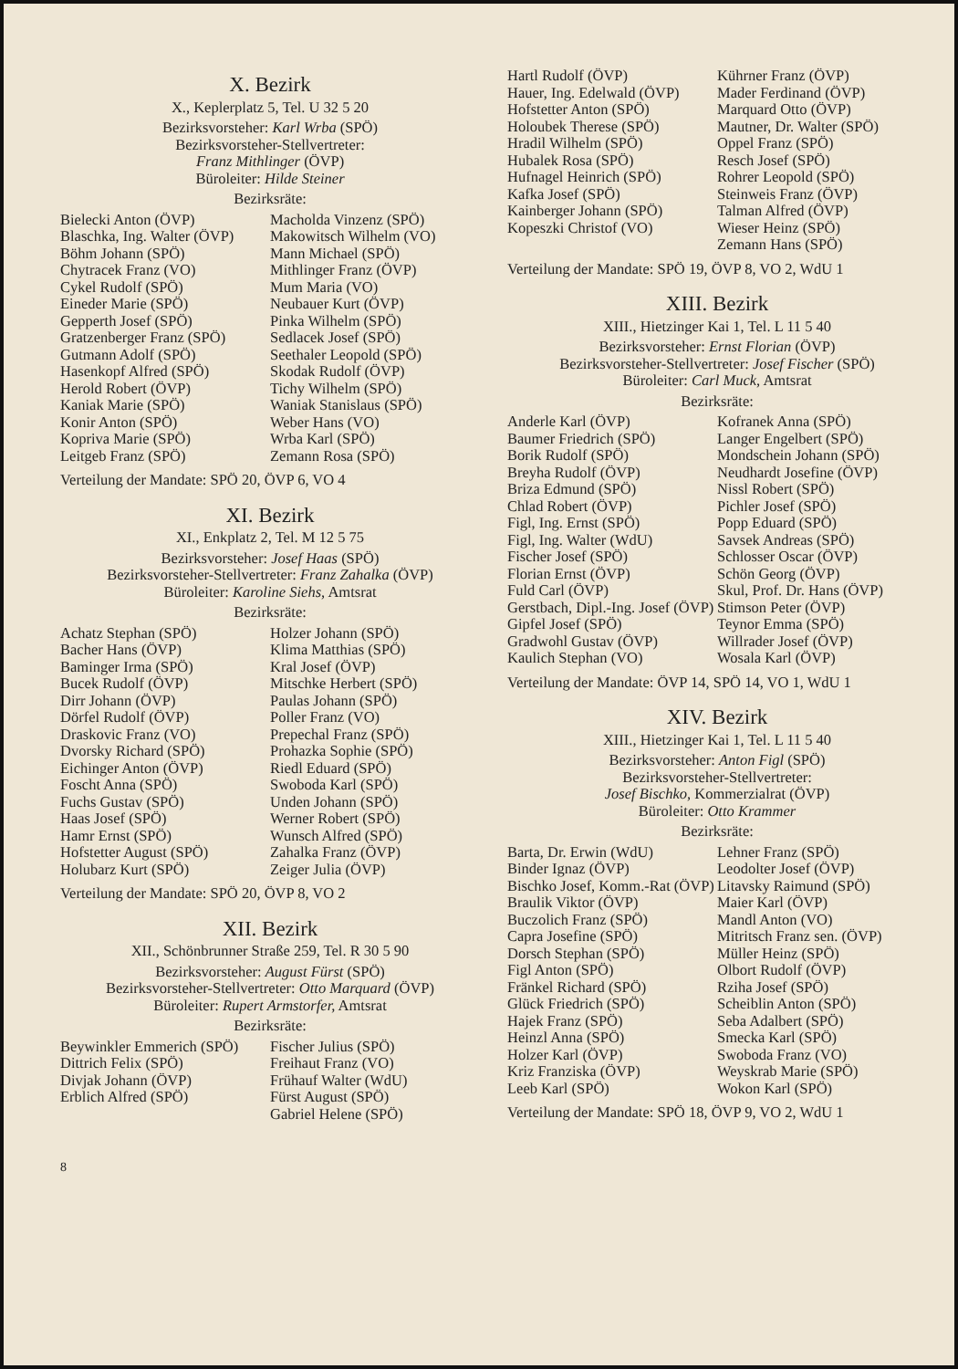X. Bezirk
X., Keplerplatz 5, Tel. U 32 5 20
Bezirksvorsteher: Karl Wrba (SPÖ)
Bezirksvorsteher-Stellvertreter:
Franz Mithlinger (ÖVP)
Büroleiter: Hilde Steiner
Bezirksräte:
Bielecki Anton (ÖVP)
Blaschka, Ing. Walter (ÖVP)
Böhm Johann (SPÖ)
Chytracek Franz (VO)
Cykel Rudolf (SPÖ)
Eineder Marie (SPÖ)
Gepperth Josef (SPÖ)
Gratzenberger Franz (SPÖ)
Gutmann Adolf (SPÖ)
Hasenkopf Alfred (SPÖ)
Herold Robert (ÖVP)
Kaniak Marie (SPÖ)
Konir Anton (SPÖ)
Kopriva Marie (SPÖ)
Leitgeb Franz (SPÖ)
Macholda Vinzenz (SPÖ)
Makowitsch Wilhelm (VO)
Mann Michael (SPÖ)
Mithlinger Franz (ÖVP)
Mum Maria (VO)
Neubauer Kurt (ÖVP)
Pinka Wilhelm (SPÖ)
Sedlacek Josef (SPÖ)
Seethaler Leopold (SPÖ)
Skodak Rudolf (ÖVP)
Tichy Wilhelm (SPÖ)
Waniak Stanislaus (SPÖ)
Weber Hans (VO)
Wrba Karl (SPÖ)
Zemann Rosa (SPÖ)
Verteilung der Mandate: SPÖ 20, ÖVP 6, VO 4
XI. Bezirk
XI., Enkplatz 2, Tel. M 12 5 75
Bezirksvorsteher: Josef Haas (SPÖ)
Bezirksvorsteher-Stellvertreter: Franz Zahalka (ÖVP)
Büroleiter: Karoline Siehs, Amtsrat
Bezirksräte:
Achatz Stephan (SPÖ)
Bacher Hans (ÖVP)
Baminger Irma (SPÖ)
Bucek Rudolf (ÖVP)
Dirr Johann (ÖVP)
Dörfel Rudolf (ÖVP)
Draskovic Franz (VO)
Dvorsky Richard (SPÖ)
Eichinger Anton (ÖVP)
Foscht Anna (SPÖ)
Fuchs Gustav (SPÖ)
Haas Josef (SPÖ)
Hamr Ernst (SPÖ)
Hofstetter August (SPÖ)
Holubarz Kurt (SPÖ)
Holzer Johann (SPÖ)
Klima Matthias (SPÖ)
Kral Josef (ÖVP)
Mitschke Herbert (SPÖ)
Paulas Johann (SPÖ)
Poller Franz (VO)
Prepechal Franz (SPÖ)
Prohazka Sophie (SPÖ)
Riedl Eduard (SPÖ)
Swoboda Karl (SPÖ)
Unden Johann (SPÖ)
Werner Robert (SPÖ)
Wunsch Alfred (SPÖ)
Zahalka Franz (ÖVP)
Zeiger Julia (ÖVP)
Verteilung der Mandate: SPÖ 20, ÖVP 8, VO 2
XII. Bezirk
XII., Schönbrunner Straße 259, Tel. R 30 5 90
Bezirksvorsteher: August Fürst (SPÖ)
Bezirksvorsteher-Stellvertreter: Otto Marquard (ÖVP)
Büroleiter: Rupert Armstorfer, Amtsrat
Bezirksräte:
Beywinkler Emmerich (SPÖ)
Dittrich Felix (SPÖ)
Divjak Johann (ÖVP)
Erblich Alfred (SPÖ)
Fischer Julius (SPÖ)
Freihaut Franz (VO)
Frühauf Walter (WdU)
Fürst August (SPÖ)
Gabriel Helene (SPÖ)
8
Hartl Rudolf (ÖVP)
Hauer, Ing. Edelwald (ÖVP)
Hofstetter Anton (SPÖ)
Holoubek Therese (SPÖ)
Hradil Wilhelm (SPÖ)
Hubalek Rosa (SPÖ)
Hufnagel Heinrich (SPÖ)
Kafka Josef (SPÖ)
Kainberger Johann (SPÖ)
Kopeszki Christof (VO)
Kührner Franz (ÖVP)
Mader Ferdinand (ÖVP)
Marquard Otto (ÖVP)
Mautner, Dr. Walter (SPÖ)
Oppel Franz (SPÖ)
Resch Josef (SPÖ)
Rohrer Leopold (SPÖ)
Steinweis Franz (ÖVP)
Talman Alfred (ÖVP)
Wieser Heinz (SPÖ)
Zemann Hans (SPÖ)
Verteilung der Mandate: SPÖ 19, ÖVP 8, VO 2, WdU 1
XIII. Bezirk
XIII., Hietzinger Kai 1, Tel. L 11 5 40
Bezirksvorsteher: Ernst Florian (ÖVP)
Bezirksvorsteher-Stellvertreter: Josef Fischer (SPÖ)
Büroleiter: Carl Muck, Amtsrat
Bezirksräte:
Anderle Karl (ÖVP)
Baumer Friedrich (SPÖ)
Borik Rudolf (SPÖ)
Breyha Rudolf (ÖVP)
Briza Edmund (SPÖ)
Chlad Robert (ÖVP)
Figl, Ing. Ernst (SPÖ)
Figl, Ing. Walter (WdU)
Fischer Josef (SPÖ)
Florian Ernst (ÖVP)
Fuld Carl (ÖVP)
Gerstbach, Dipl.-Ing. Josef (ÖVP)
Gipfel Josef (SPÖ)
Gradwohl Gustav (ÖVP)
Kaulich Stephan (VO)
Kofranek Anna (SPÖ)
Langer Engelbert (SPÖ)
Mondschein Johann (SPÖ)
Neudhardt Josefine (ÖVP)
Nissl Robert (SPÖ)
Pichler Josef (SPÖ)
Popp Eduard (SPÖ)
Savsek Andreas (SPÖ)
Schlosser Oscar (ÖVP)
Schön Georg (ÖVP)
Skul, Prof. Dr. Hans (ÖVP)
Stimson Peter (ÖVP)
Teynor Emma (SPÖ)
Willrader Josef (ÖVP)
Wosala Karl (ÖVP)
Verteilung der Mandate: ÖVP 14, SPÖ 14, VO 1, WdU 1
XIV. Bezirk
XIII., Hietzinger Kai 1, Tel. L 11 5 40
Bezirksvorsteher: Anton Figl (SPÖ)
Bezirksvorsteher-Stellvertreter:
Josef Bischko, Kommerzialrat (ÖVP)
Büroleiter: Otto Krammer
Bezirksräte:
Barta, Dr. Erwin (WdU)
Binder Ignaz (ÖVP)
Bischko Josef, Komm.-Rat (ÖVP)
Braulik Viktor (ÖVP)
Buczolich Franz (SPÖ)
Capra Josefine (SPÖ)
Dorsch Stephan (SPÖ)
Figl Anton (SPÖ)
Fränkel Richard (SPÖ)
Glück Friedrich (SPÖ)
Hajek Franz (SPÖ)
Heinzl Anna (SPÖ)
Holzer Karl (ÖVP)
Kriz Franziska (ÖVP)
Leeb Karl (SPÖ)
Lehner Franz (SPÖ)
Leodolter Josef (ÖVP)
Litavsky Raimund (SPÖ)
Maier Karl (ÖVP)
Mandl Anton (VO)
Mitritsch Franz sen. (ÖVP)
Müller Heinz (SPÖ)
Olbort Rudolf (ÖVP)
Rziha Josef (SPÖ)
Scheiblin Anton (SPÖ)
Seba Adalbert (SPÖ)
Smecka Karl (SPÖ)
Swoboda Franz (VO)
Weyskrab Marie (SPÖ)
Wokon Karl (SPÖ)
Verteilung der Mandate: SPÖ 18, ÖVP 9, VO 2, WdU 1